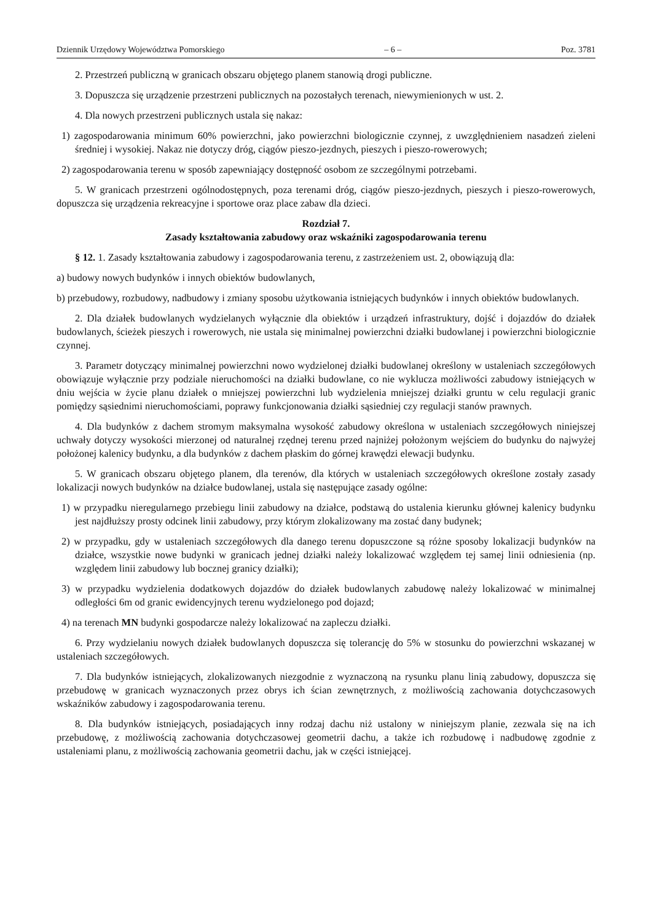Dziennik Urzędowy Województwa Pomorskiego – 6 – Poz. 3781
2. Przestrzeń publiczną w granicach obszaru objętego planem stanowią drogi publiczne.
3. Dopuszcza się urządzenie przestrzeni publicznych na pozostałych terenach, niewymienionych w ust. 2.
4. Dla nowych przestrzeni publicznych ustala się nakaz:
1) zagospodarowania minimum 60% powierzchni, jako powierzchni biologicznie czynnej, z uwzględnieniem nasadzeń zieleni średniej i wysokiej. Nakaz nie dotyczy dróg, ciągów pieszo-jezdnych, pieszych i pieszo-rowerowych;
2) zagospodarowania terenu w sposób zapewniający dostępność osobom ze szczególnymi potrzebami.
5. W granicach przestrzeni ogólnodostępnych, poza terenami dróg, ciągów pieszo-jezdnych, pieszych i pieszo-rowerowych, dopuszcza się urządzenia rekreacyjne i sportowe oraz place zabaw dla dzieci.
Rozdział 7.
Zasady kształtowania zabudowy oraz wskaźniki zagospodarowania terenu
§ 12. 1. Zasady kształtowania zabudowy i zagospodarowania terenu, z zastrzeżeniem ust. 2, obowiązują dla:
a) budowy nowych budynków i innych obiektów budowlanych,
b) przebudowy, rozbudowy, nadbudowy i zmiany sposobu użytkowania istniejących budynków i innych obiektów budowlanych.
2. Dla działek budowlanych wydzielanych wyłącznie dla obiektów i urządzeń infrastruktury, dojść i dojazdów do działek budowlanych, ścieżek pieszych i rowerowych, nie ustala się minimalnej powierzchni działki budowlanej i powierzchni biologicznie czynnej.
3. Parametr dotyczący minimalnej powierzchni nowo wydzielonej działki budowlanej określony w ustaleniach szczegółowych obowiązuje wyłącznie przy podziale nieruchomości na działki budowlane, co nie wyklucza możliwości zabudowy istniejących w dniu wejścia w życie planu działek o mniejszej powierzchni lub wydzielenia mniejszej działki gruntu w celu regulacji granic pomiędzy sąsiednimi nieruchomościami, poprawy funkcjonowania działki sąsiedniej czy regulacji stanów prawnych.
4. Dla budynków z dachem stromym maksymalna wysokość zabudowy określona w ustaleniach szczegółowych niniejszej uchwały dotyczy wysokości mierzonej od naturalnej rzędnej terenu przed najniżej położonym wejściem do budynku do najwyżej położonej kalenicy budynku, a dla budynków z dachem płaskim do górnej krawędzi elewacji budynku.
5. W granicach obszaru objętego planem, dla terenów, dla których w ustaleniach szczegółowych określone zostały zasady lokalizacji nowych budynków na działce budowlanej, ustala się następujące zasady ogólne:
1) w przypadku nieregularnego przebiegu linii zabudowy na działce, podstawą do ustalenia kierunku głównej kalenicy budynku jest najdłuższy prosty odcinek linii zabudowy, przy którym zlokalizowany ma zostać dany budynek;
2) w przypadku, gdy w ustaleniach szczegółowych dla danego terenu dopuszczone są różne sposoby lokalizacji budynków na działce, wszystkie nowe budynki w granicach jednej działki należy lokalizować względem tej samej linii odniesienia (np. względem linii zabudowy lub bocznej granicy działki);
3) w przypadku wydzielenia dodatkowych dojazdów do działek budowlanych zabudowę należy lokalizować w minimalnej odległości 6m od granic ewidencyjnych terenu wydzielonego pod dojazd;
4) na terenach MN budynki gospodarcze należy lokalizować na zapleczu działki.
6. Przy wydzielaniu nowych działek budowlanych dopuszcza się tolerancję do 5% w stosunku do powierzchni wskazanej w ustaleniach szczegółowych.
7. Dla budynków istniejących, zlokalizowanych niezgodnie z wyznaczoną na rysunku planu linią zabudowy, dopuszcza się przebudowę w granicach wyznaczonych przez obrys ich ścian zewnętrznych, z możliwością zachowania dotychczasowych wskaźników zabudowy i zagospodarowania terenu.
8. Dla budynków istniejących, posiadających inny rodzaj dachu niż ustalony w niniejszym planie, zezwala się na ich przebudowę, z możliwością zachowania dotychczasowej geometrii dachu, a także ich rozbudowę i nadbudowę zgodnie z ustaleniami planu, z możliwością zachowania geometrii dachu, jak w części istniejącej.